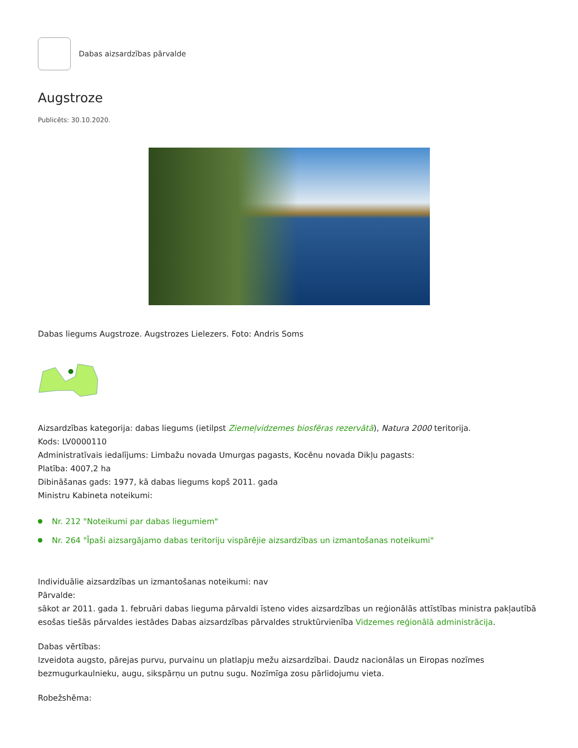Dabas aizsardzības pārvalde
Augstroze
Publicēts: 30.10.2020.
Dabas liegums Augstroze. Augstrozes Lielezers. Foto: Andris Soms
Aizsardzības kategorija: dabas liegums (ietilpst Ziemeļvidzemes biosfēras rezervātā), Natura 2000 teritorija.
Kods: LV0000110
Administratīvais iedalījums: Limbažu novada Umurgas pagasts, Kocēnu novada Dikļu pagasts:
Platība: 4007,2 ha
Dibināšanas gads: 1977, kā dabas liegums kopš 2011. gada
Ministru Kabineta noteikumi:
Nr. 212 "Noteikumi par dabas liegumiem"
Nr. 264 "Īpaši aizsargājamo dabas teritoriju vispārējie aizsardzības un izmantošanas noteikumi"
Individuālie aizsardzības un izmantošanas noteikumi: nav
Pārvalde:
sākot ar 2011. gada 1. februāri dabas lieguma pārvaldi īsteno vides aizsardzības un reģionālās attīstības ministra pakļautībā esošas tiešās pārvaldes iestādes Dabas aizsardzības pārvaldes struktūrvienība Vidzemes reģionālā administrācija.
Dabas vērtības:
Izveidota augsto, pārejas purvu, purvainu un platlapju mežu aizsardzībai. Daudz nacionālas un Eiropas nozīmes bezmugurkaulnieku, augu, sikspārņu un putnu sugu. Nozīmīga zosu pārlidojumu vieta.
Robežshēma: